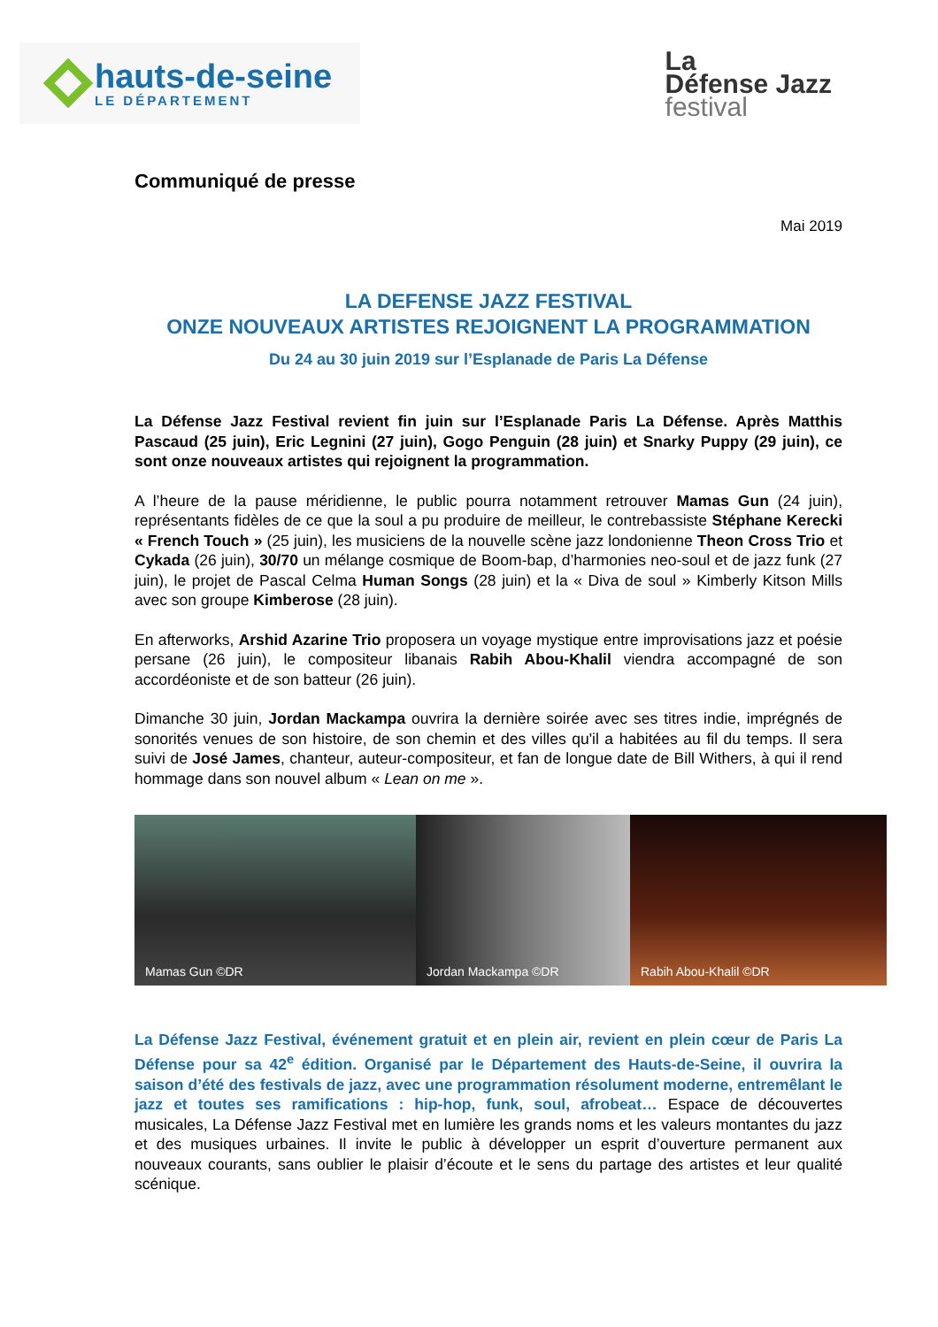hauts-de-seine
LE DÉPARTEMENT
La
Défense Jazz
festival
Communiqué de presse
Mai 2019
LA DEFENSE JAZZ FESTIVAL
ONZE NOUVEAUX ARTISTES REJOIGNENT LA PROGRAMMATION
Du 24 au 30 juin 2019 sur l’Esplanade de Paris La Défense
La Défense Jazz Festival revient fin juin sur l’Esplanade Paris La Défense. Après Matthis Pascaud (25 juin), Eric Legnini (27 juin), Gogo Penguin (28 juin) et Snarky Puppy (29 juin), ce sont onze nouveaux artistes qui rejoignent la programmation.
A l’heure de la pause méridienne, le public pourra notamment retrouver Mamas Gun (24 juin), représentants fidèles de ce que la soul a pu produire de meilleur, le contrebassiste Stéphane Kerecki « French Touch » (25 juin), les musiciens de la nouvelle scène jazz londonienne Theon Cross Trio et Cykada (26 juin), 30/70 un mélange cosmique de Boom-bap, d’harmonies neo-soul et de jazz funk (27 juin), le projet de Pascal Celma Human Songs (28 juin) et la « Diva de soul » Kimberly Kitson Mills avec son groupe Kimberose (28 juin).
En afterworks, Arshid Azarine Trio proposera un voyage mystique entre improvisations jazz et poésie persane (26 juin), le compositeur libanais Rabih Abou-Khalil viendra accompagné de son accordéoniste et de son batteur (26 juin).
Dimanche 30 juin, Jordan Mackampa ouvrira la dernière soirée avec ses titres indie, imprégnés de sonorités venues de son histoire, de son chemin et des villes qu'il a habitées au fil du temps. Il sera suivi de José James, chanteur, auteur-compositeur, et fan de longue date de Bill Withers, à qui il rend hommage dans son nouvel album « Lean on me ».
Mamas Gun ©DR Jordan Mackampa ©DR Rabih Abou-Khalil ©DR
La Défense Jazz Festival, événement gratuit et en plein air, revient en plein cœur de Paris La Défense pour sa 42<sup>e</sup> édition. Organisé par le Département des Hauts-de-Seine, il ouvrira la saison d’été des festivals de jazz, avec une programmation résolument moderne, entremêlant le jazz et toutes ses ramifications : hip-hop, funk, soul, afrobeat… Espace de découvertes musicales, La Défense Jazz Festival met en lumière les grands noms et les valeurs montantes du jazz et des musiques urbaines. Il invite le public à développer un esprit d’ouverture permanent aux nouveaux courants, sans oublier le plaisir d’écoute et le sens du partage des artistes et leur qualité scénique.